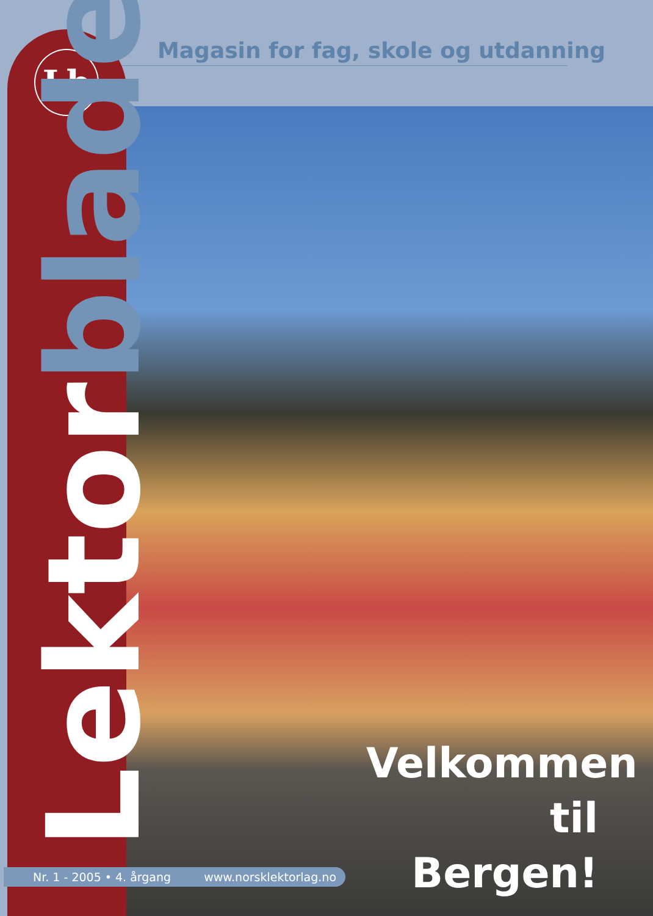Magasin for fag, skole og utdanning
Lb
Lektor bladet
Velkommen til Bergen!
Nr. 1 - 2005 • 4. årgang www.norsklektorlag.no